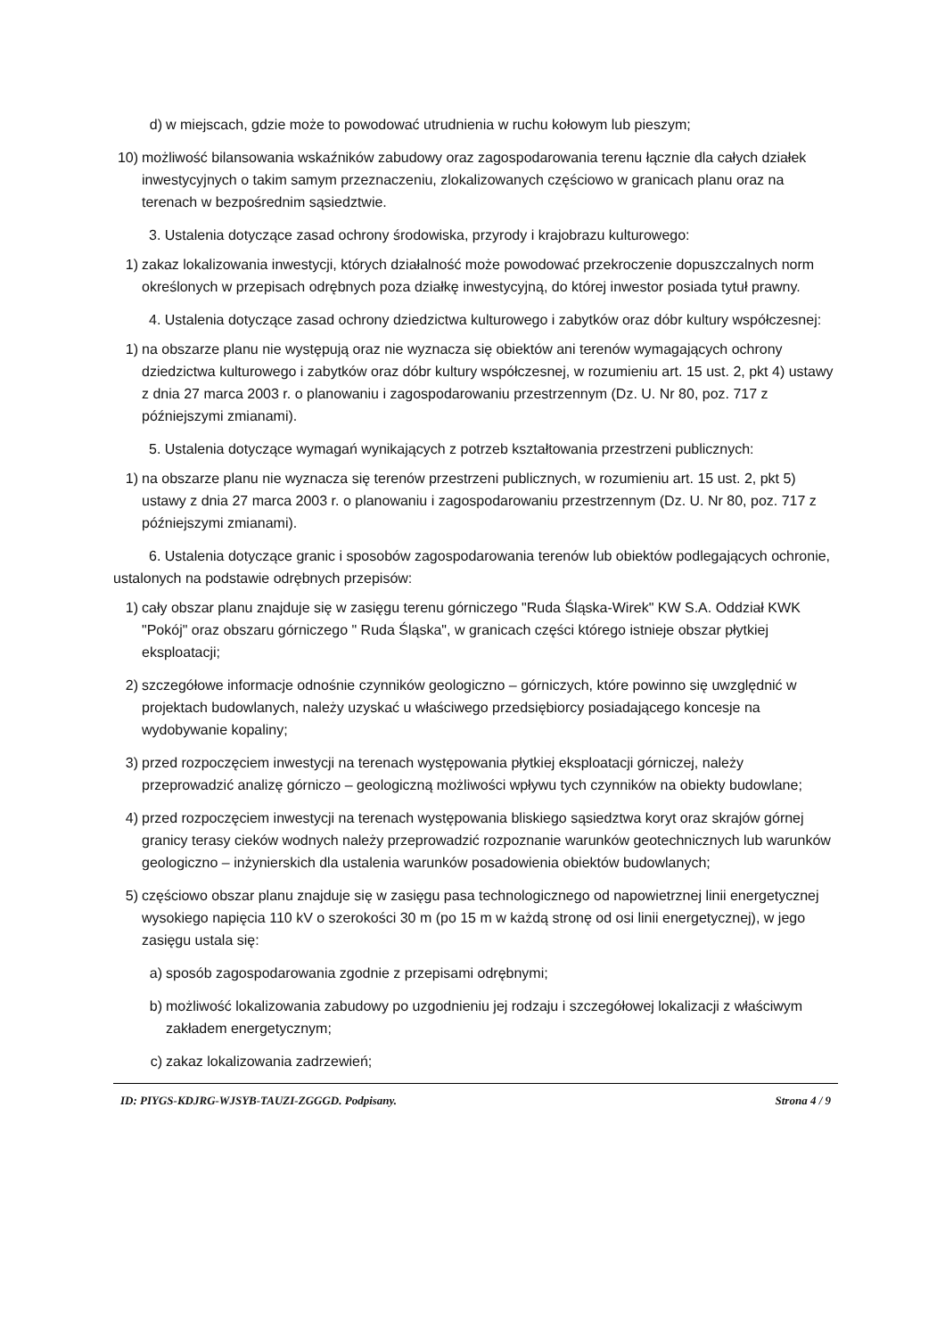d) w miejscach, gdzie może to powodować utrudnienia w ruchu kołowym lub pieszym;
10) możliwość bilansowania wskaźników zabudowy oraz zagospodarowania terenu łącznie dla całych działek inwestycyjnych o takim samym przeznaczeniu, zlokalizowanych częściowo w granicach planu oraz na terenach w bezpośrednim sąsiedztwie.
3. Ustalenia dotyczące zasad ochrony środowiska, przyrody i krajobrazu kulturowego:
1) zakaz lokalizowania inwestycji, których działalność może powodować przekroczenie dopuszczalnych norm określonych w przepisach odrębnych poza działkę inwestycyjną, do której inwestor posiada tytuł prawny.
4. Ustalenia dotyczące zasad ochrony dziedzictwa kulturowego i zabytków oraz dóbr kultury współczesnej:
1) na obszarze planu nie występują oraz nie wyznacza się obiektów ani terenów wymagających ochrony dziedzictwa kulturowego i zabytków oraz dóbr kultury współczesnej, w rozumieniu art. 15 ust. 2, pkt 4) ustawy z dnia 27 marca 2003 r. o planowaniu i zagospodarowaniu przestrzennym (Dz. U. Nr 80, poz. 717 z późniejszymi zmianami).
5. Ustalenia dotyczące wymagań wynikających z potrzeb kształtowania przestrzeni publicznych:
1) na obszarze planu nie wyznacza się terenów przestrzeni publicznych, w rozumieniu art. 15 ust. 2, pkt 5) ustawy z dnia 27 marca 2003 r. o planowaniu i zagospodarowaniu przestrzennym (Dz. U. Nr 80, poz. 717 z późniejszymi zmianami).
6. Ustalenia dotyczące granic i sposobów zagospodarowania terenów lub obiektów podlegających ochronie, ustalonych na podstawie odrębnych przepisów:
1) cały obszar planu znajduje się w zasięgu terenu górniczego "Ruda Śląska-Wirek" KW S.A. Oddział KWK "Pokój" oraz obszaru górniczego " Ruda Śląska", w granicach części którego istnieje obszar płytkiej eksploatacji;
2) szczegółowe informacje odnośnie czynników geologiczno – górniczych, które powinno się uwzględnić w projektach budowlanych, należy uzyskać u właściwego przedsiębiorcy posiadającego koncesje na wydobywanie kopaliny;
3) przed rozpoczęciem inwestycji na terenach występowania płytkiej eksploatacji górniczej, należy przeprowadzić analizę górniczo – geologiczną możliwości wpływu tych czynników na obiekty budowlane;
4) przed rozpoczęciem inwestycji na terenach występowania bliskiego sąsiedztwa koryt oraz skrajów górnej granicy terasy cieków wodnych należy przeprowadzić rozpoznanie warunków geotechnicznych lub warunków geologiczno – inżynierskich dla ustalenia warunków posadowienia obiektów budowlanych;
5) częściowo obszar planu znajduje się w zasięgu pasa technologicznego od napowietrznej linii energetycznej wysokiego napięcia 110 kV o szerokości 30 m (po 15 m w każdą stronę od osi linii energetycznej), w jego zasięgu ustala się:
a) sposób zagospodarowania zgodnie z przepisami odrębnymi;
b) możliwość lokalizowania zabudowy po uzgodnieniu jej rodzaju i szczegółowej lokalizacji z właściwym zakładem energetycznym;
c) zakaz lokalizowania zadrzewień;
ID: PIYGS-KDJRG-WJSYB-TAUZI-ZGGGD. Podpisany. Strona 4 / 9